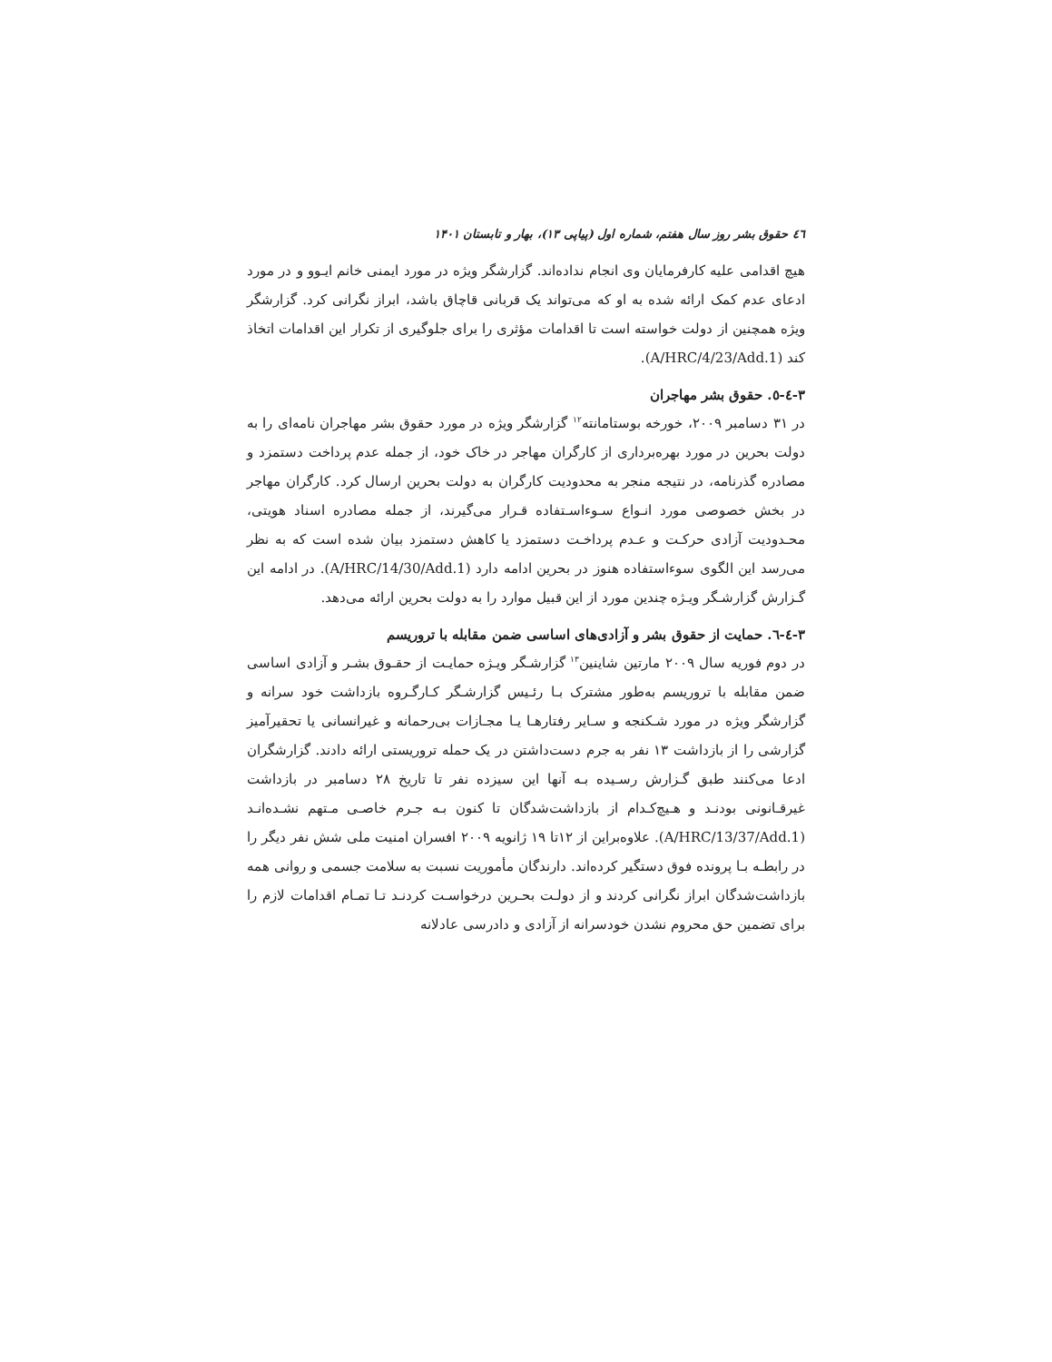٤٦ حقوق بشر روز سال هفتم، شماره اول (پیاپی ۱۳)، بهار و تابستان ۱۴۰۱
هیچ اقدامی علیه کارفرمایان وی انجام نداده‌اند. گزارشگر ویژه در مورد ایمنی خانم ایـوو و در مورد ادعای عدم کمک ارائه شده به او که می‌تواند یک قربانی قاچاق باشد، ابراز نگرانی کرد. گزارشگر ویژه همچنین از دولت خواسته است تا اقدامات مؤثری را برای جلوگیری از تکرار این اقدامات اتخاذ کند (A/HRC/4/23/Add.1).
۳-٤-٥. حقوق بشر مهاجران
در ۳۱ دسامبر ۲۰۰۹، خورخه بوستامانته<sup>۱۲</sup> گزارشگر ویژه در مورد حقوق بشر مهاجران نامه‌ای را به دولت بحرین در مورد بهره‌برداری از کارگران مهاجر در خاک خود، از جمله عدم پرداخت دستمزد و مصادره گذرنامه، در نتیجه منجر به محدودیت کارگران به دولت بحرین ارسال کرد. کارگران مهاجر در بخش خصوصی مورد انـواع سـوءاسـتفاده قـرار می‌گیرند، از جمله مصادره اسناد هویتی، محـدودیت آزادی حرکـت و عـدم پرداخـت دستمزد یا کاهش دستمزد بیان شده است که به نظر می‌رسد این الگوی سوءاستفاده هنوز در بحرین ادامه دارد (A/HRC/14/30/Add.1). در ادامه این گـزارش گزارشـگر ویـژه چندین مورد از این قبیل موارد را به دولت بحرین ارائه می‌دهد.
۳-٤-٦. حمایت از حقوق بشر و آزادی‌های اساسی ضمن مقابله با تروریسم
در دوم فوریه سال ۲۰۰۹ مارتین شاینین<sup>۱۳</sup> گزارشـگر ویـژه حمایـت از حقـوق بشـر و آزادی اساسی ضمن مقابله با تروریسم به‌طور مشترک بـا رئـیس گزارشـگر کـارگـروه بازداشت خود سرانه و گزارشگر ویژه در مورد شـکنجه و سـایر رفتارهـا یـا مجـازات بی‌رحمانه و غیرانسانی یا تحقیرآمیز گزارشی را از بازداشت ۱۳ نفر به جرم دست‌داشتن در یک حمله تروریستی ارائه دادند. گزارشگران ادعا می‌کنند طبق گـزارش رسـیده بـه آنها این سیزده نفر تا تاریخ ۲۸ دسامبر در بازداشت غیرقـانونی بودنـد و هـیچ‌کـدام از بازداشت‌شدگان تا کنون بـه جـرم خاصـی مـتهم نشـده‌انـد (A/HRC/13/37/Add.1). علاوه‌براین از ۱۲تا ۱۹ ژانویه ۲۰۰۹ افسران امنیت ملی شش نفر دیگر را در رابطـه بـا پرونده فوق دستگیر کرده‌اند. دارندگان مأموریت نسبت به سلامت جسمی و روانی همه بازداشت‌شدگان ابراز نگرانی کردند و از دولـت بحـرین درخواسـت کردنـد تـا تمـام اقدامات لازم را برای تضمین حق محروم نشدن خودسرانه از آزادی و دادرسی عادلانه